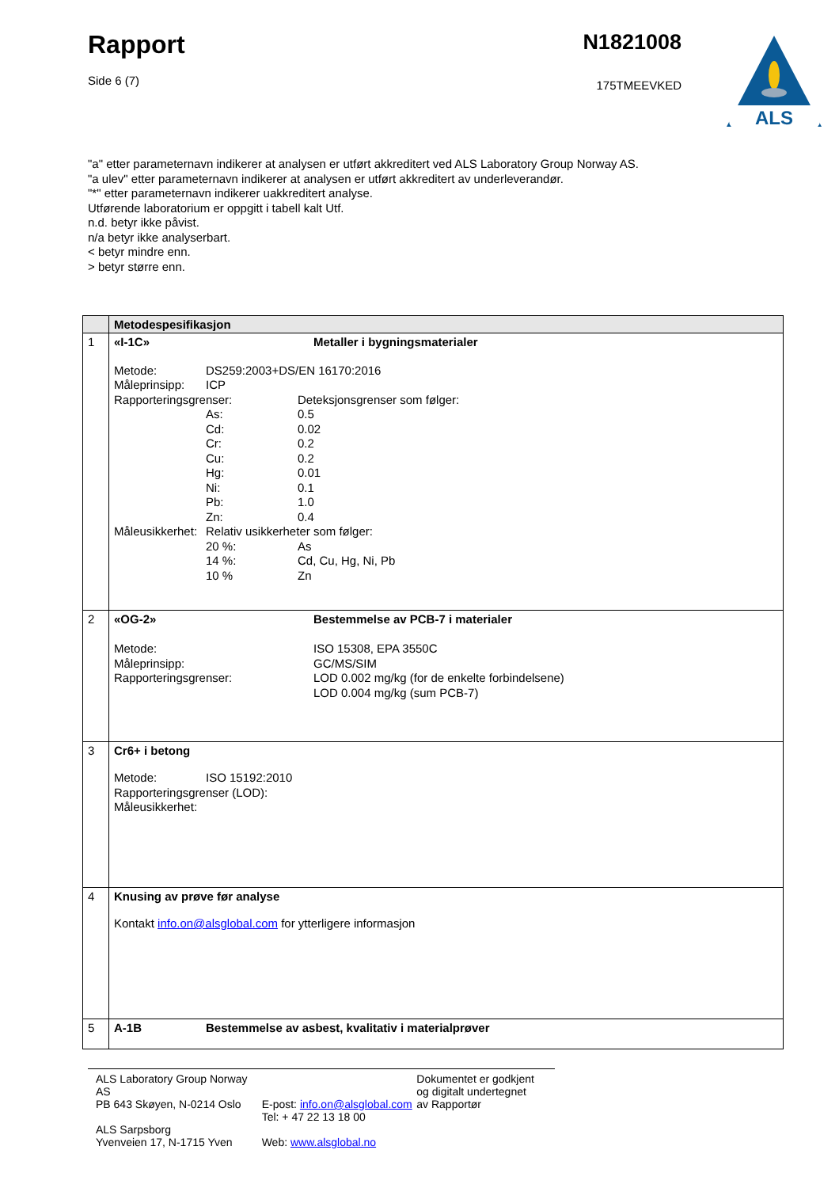Rapport
Side 6 (7)
N1821008
175TMEEVKED
ALS
"a" etter parameternavn indikerer at analysen er utført akkreditert ved ALS Laboratory Group Norway AS.
"a ulev" etter parameternavn indikerer at analysen er utført akkreditert av underleverandør.
"*" etter parameternavn indikerer uakkreditert analyse.
Utførende laboratorium er oppgitt i tabell kalt Utf.
n.d. betyr ikke påvist.
n/a betyr ikke analyserbart.
< betyr mindre enn.
> betyr større enn.
| | Metodespesifikasjon |
| --- | --- |
| 1 | «I-1C» Metaller i bygningsmaterialer Metode: DS259:2003+DS/EN 16170:2016 Måleprinsipp: ICP Rapporteringsgrenser: Deteksjonsgrenser som følger: As: 0.5 Cd: 0.02 Cr: 0.2 Cu: 0.2 Hg: 0.01 Ni: 0.1 Pb: 1.0 Zn: 0.4 Måleusikkerhet: Relativ usikkerheter som følger: 20 %: As 14 %: Cd, Cu, Hg, Ni, Pb 10 % Zn |
| 2 | «OG-2» Bestemmelse av PCB-7 i materialer Metode: ISO 15308, EPA 3550C Måleprinsipp: GC/MS/SIM Rapporteringsgrenser: LOD 0.002 mg/kg (for de enkelte forbindelsene) LOD 0.004 mg/kg (sum PCB-7) |
| 3 | Cr6+ i betong Metode: ISO 15192:2010 Rapporteringsgrenser (LOD): Måleusikkerhet: |
| 4 | Knusing av prøve før analyse Kontakt info.on@alsglobal.com for ytterligere informasjon |
| 5 | A-1B Bestemmelse av asbest, kvalitativ i materialprøver |
ALS Laboratory Group Norway AS
PB 643 Skøyen, N-0214 Oslo
ALS Sarpsborg
Yvenveien 17, N-1715 Yven
E-post: info.on@alsglobal.com
Tel: + 47 22 13 18 00
Web: www.alsglobal.no
Dokumentet er godkjent
og digitalt undertegnet
av Rapportør